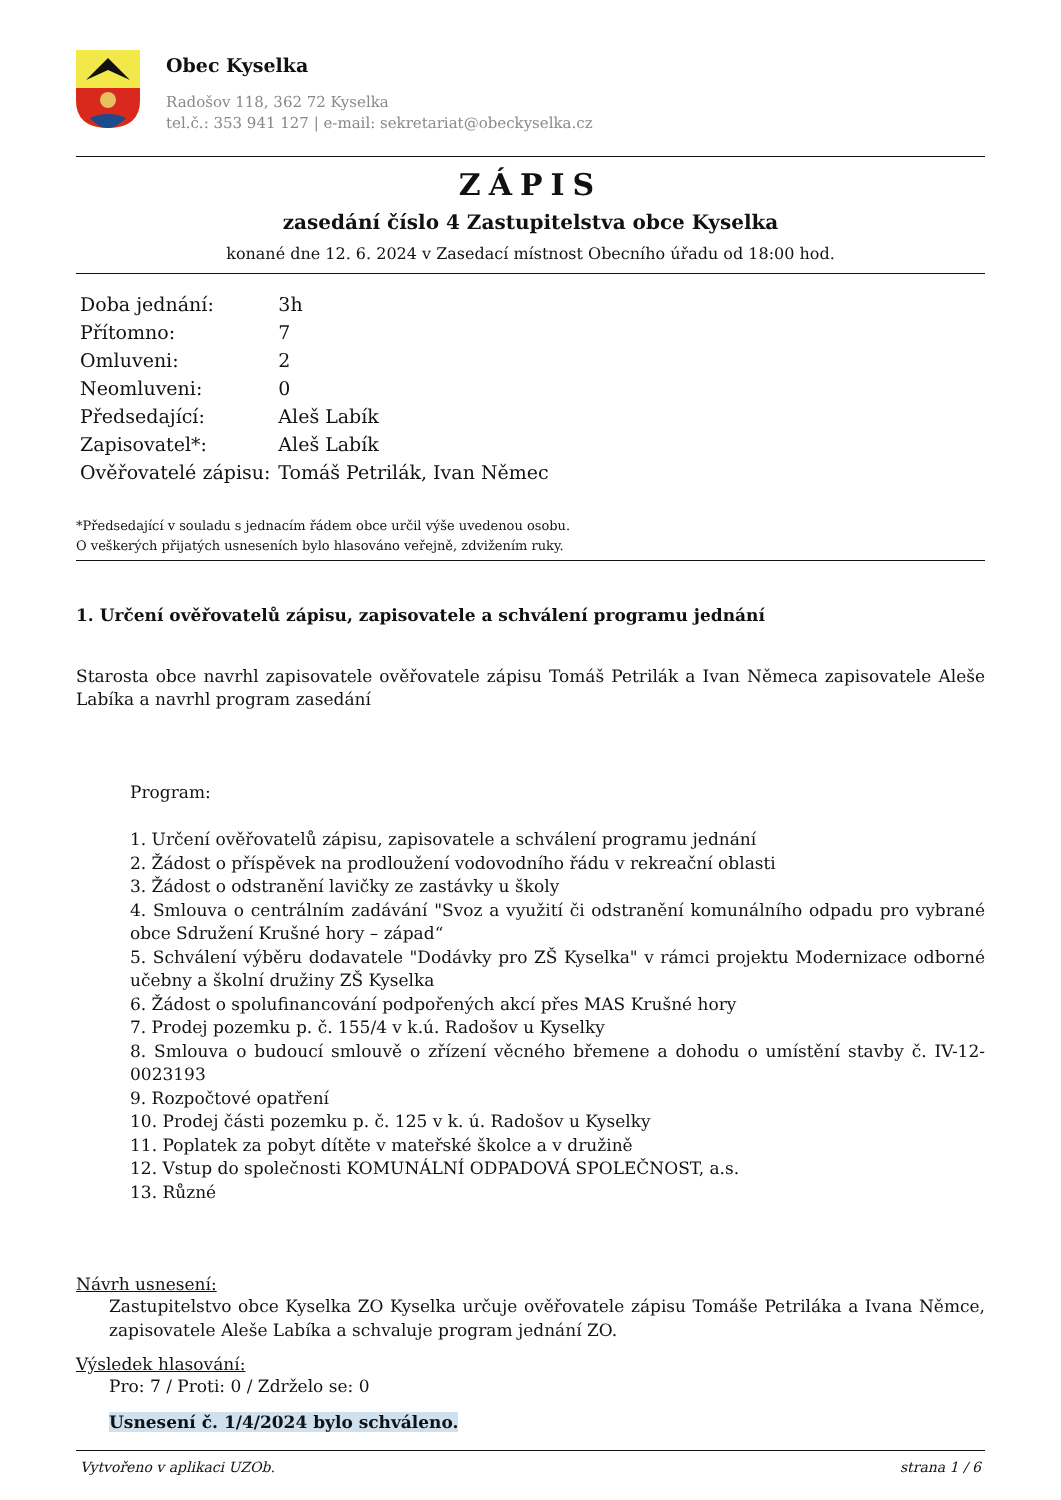Obec Kyselka
Radošov 118, 362 72 Kyselka
tel.č.: 353 941 127 | e-mail: sekretariat@obeckyselka.cz
ZÁPIS
zasedání číslo 4 Zastupitelstva obce Kyselka
konané dne 12. 6. 2024 v Zasedací místnost Obecního úřadu od 18:00 hod.
| Doba jednání: | 3h |
| Přítomno: | 7 |
| Omluveni: | 2 |
| Neomluveni: | 0 |
| Předsedající: | Aleš Labík |
| Zapisovatel*: | Aleš Labík |
| Ověřovatelé zápisu: | Tomáš Petrilák, Ivan Němec |
*Předsedající v souladu s jednacím řádem obce určil výše uvedenou osobu.
O veškerých přijatých usneseních bylo hlasováno veřejně, zdvižením ruky.
1. Určení ověřovatelů zápisu, zapisovatele a schválení programu jednání
Starosta obce navrhl zapisovatele ověřovatele zápisu Tomáš Petrilák a Ivan Němeca zapisovatele Aleše Labíka a navrhl program zasedání
Program:
1. Určení ověřovatelů zápisu, zapisovatele a schválení programu jednání
2. Žádost o příspěvek na prodloužení vodovodního řádu v rekreační oblasti
3. Žádost o odstranění lavičky ze zastávky u školy
4. Smlouva o centrálním zadávání "Svoz a využití či odstranění komunálního odpadu pro vybrané obce Sdružení Krušné hory – západ“
5. Schválení výběru dodavatele "Dodávky pro ZŠ Kyselka" v rámci projektu Modernizace odborné učebny a školní družiny ZŠ Kyselka
6. Žádost o spolufinancování podpořených akcí přes MAS Krušné hory
7. Prodej pozemku p. č. 155/4 v k.ú. Radošov u Kyselky
8. Smlouva o budoucí smlouvě o zřízení věcného břemene a dohodu o umístění stavby č. IV-12-0023193
9. Rozpočtové opatření
10. Prodej části pozemku p. č. 125 v k. ú. Radošov u Kyselky
11. Poplatek za pobyt dítěte v mateřské školce a v družině
12. Vstup do společnosti KOMUNÁLNÍ ODPADOVÁ SPOLEČNOST, a.s.
13. Různé
Návrh usnesení:
Zastupitelstvo obce Kyselka ZO Kyselka určuje ověřovatele zápisu Tomáše Petriláka a Ivana Němce, zapisovatele Aleše Labíka a schvaluje program jednání ZO.
Výsledek hlasování:
Pro: 7 / Proti: 0 / Zdrželo se: 0
Usnesení č. 1/4/2024 bylo schváleno.
Vytvořeno v aplikaci UZOb. strana 1 / 6